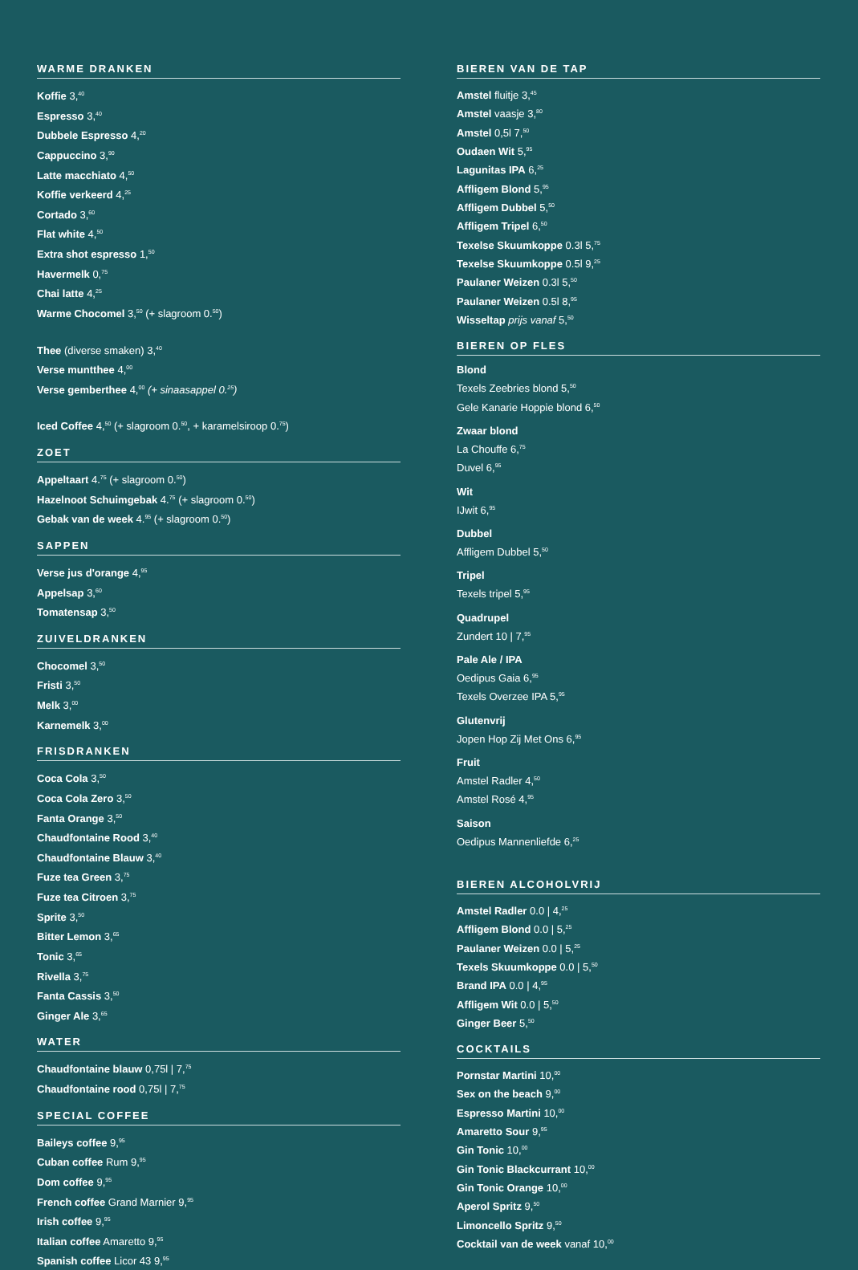WARME DRANKEN
Koffie 3,<sup>40</sup>
Espresso 3,<sup>40</sup>
Dubbele Espresso 4,<sup>20</sup>
Cappuccino 3,<sup>90</sup>
Latte macchiato 4,<sup>50</sup>
Koffie verkeerd 4,<sup>25</sup>
Cortado 3,<sup>60</sup>
Flat white 4,<sup>50</sup>
Extra shot espresso 1,<sup>50</sup>
Havermelk 0,<sup>75</sup>
Chai latte 4,<sup>25</sup>
Warme Chocomel 3,<sup>50</sup> (+ slagroom 0.<sup>50</sup>)
Thee (diverse smaken) 3,<sup>40</sup>
Verse muntthee 4,<sup>00</sup>
Verse gemberthee 4,<sup>00</sup> (+ sinaasappel 0.<sup>25</sup>)
Iced Coffee 4,<sup>50</sup> (+ slagroom 0.<sup>50</sup>, + karamelsiroop 0.<sup>75</sup>)
ZOET
Appeltaart 4.<sup>75</sup> (+ slagroom 0.<sup>50</sup>)
Hazelnoot Schuimgebak 4.<sup>75</sup> (+ slagroom 0.<sup>50</sup>)
Gebak van de week 4.<sup>95</sup> (+ slagroom 0.<sup>50</sup>)
SAPPEN
Verse jus d'orange 4,<sup>95</sup>
Appelsap 3,<sup>60</sup>
Tomatensap 3,<sup>50</sup>
ZUIVELDRANKEN
Chocomel 3,<sup>50</sup>
Fristi 3,<sup>50</sup>
Melk 3,<sup>00</sup>
Karnemelk 3,<sup>00</sup>
FRISDRANKEN
Coca Cola 3,<sup>50</sup>
Coca Cola Zero 3,<sup>50</sup>
Fanta Orange 3,<sup>50</sup>
Chaudfontaine Rood 3,<sup>40</sup>
Chaudfontaine Blauw 3,<sup>40</sup>
Fuze tea Green 3,<sup>75</sup>
Fuze tea Citroen 3,<sup>75</sup>
Sprite 3,<sup>50</sup>
Bitter Lemon 3,<sup>65</sup>
Tonic 3,<sup>65</sup>
Rivella 3,<sup>75</sup>
Fanta Cassis 3,<sup>50</sup>
Ginger Ale 3,<sup>65</sup>
WATER
Chaudfontaine blauw 0,75l | 7,<sup>75</sup>
Chaudfontaine rood 0,75l | 7,<sup>75</sup>
SPECIAL COFFEE
Baileys coffee 9,<sup>95</sup>
Cuban coffee Rum 9,<sup>95</sup>
Dom coffee 9,<sup>95</sup>
French coffee Grand Marnier 9,<sup>95</sup>
Irish coffee 9,<sup>95</sup>
Italian coffee Amaretto 9,<sup>95</sup>
Spanish coffee Licor 43 9,<sup>95</sup>
BIEREN VAN DE TAP
Amstel fluitje 3,<sup>45</sup>
Amstel vaasje 3,<sup>80</sup>
Amstel 0,5l 7,<sup>50</sup>
Oudaen Wit 5,<sup>95</sup>
Lagunitas IPA 6,<sup>25</sup>
Affligem Blond 5,<sup>95</sup>
Affligem Dubbel 5,<sup>50</sup>
Affligem Tripel 6,<sup>50</sup>
Texelse Skuumkoppe 0.3l 5,<sup>75</sup>
Texelse Skuumkoppe 0.5l 9,<sup>25</sup>
Paulaner Weizen 0.3l 5,<sup>50</sup>
Paulaner Weizen 0.5l 8,<sup>95</sup>
Wisseltap prijs vanaf 5,<sup>50</sup>
BIEREN OP FLES
Blond
Texels Zeebries blond 5,<sup>50</sup>
Gele Kanarie Hoppie blond 6,<sup>50</sup>
Zwaar blond
La Chouffe 6,<sup>75</sup>
Duvel 6,<sup>95</sup>
Wit
IJwit 6,<sup>95</sup>
Dubbel
Affligem Dubbel 5,<sup>50</sup>
Tripel
Texels tripel 5,<sup>95</sup>
Quadrupel
Zundert 10 | 7,<sup>95</sup>
Pale Ale / IPA
Oedipus Gaia 6,<sup>95</sup>
Texels Overzee IPA 5,<sup>95</sup>
Glutenvrij
Jopen Hop Zij Met Ons 6,<sup>95</sup>
Fruit
Amstel Radler 4,<sup>50</sup>
Amstel Rosé 4,<sup>95</sup>
Saison
Oedipus Mannenliefde 6,<sup>25</sup>
BIEREN ALCOHOLVRIJ
Amstel Radler 0.0 | 4,<sup>25</sup>
Affligem Blond 0.0 | 5,<sup>25</sup>
Paulaner Weizen 0.0 | 5,<sup>25</sup>
Texels Skuumkoppe 0.0 | 5,<sup>50</sup>
Brand IPA 0.0 | 4,<sup>95</sup>
Affligem Wit 0.0 | 5,<sup>50</sup>
Ginger Beer 5,<sup>50</sup>
COCKTAILS
Pornstar Martini 10,<sup>00</sup>
Sex on the beach 9,<sup>00</sup>
Espresso Martini 10,<sup>00</sup>
Amaretto Sour 9,<sup>95</sup>
Gin Tonic 10,<sup>00</sup>
Gin Tonic Blackcurrant 10,<sup>00</sup>
Gin Tonic Orange 10,<sup>00</sup>
Aperol Spritz 9,<sup>50</sup>
Limoncello Spritz 9,<sup>50</sup>
Cocktail van de week vanaf 10,<sup>00</sup>